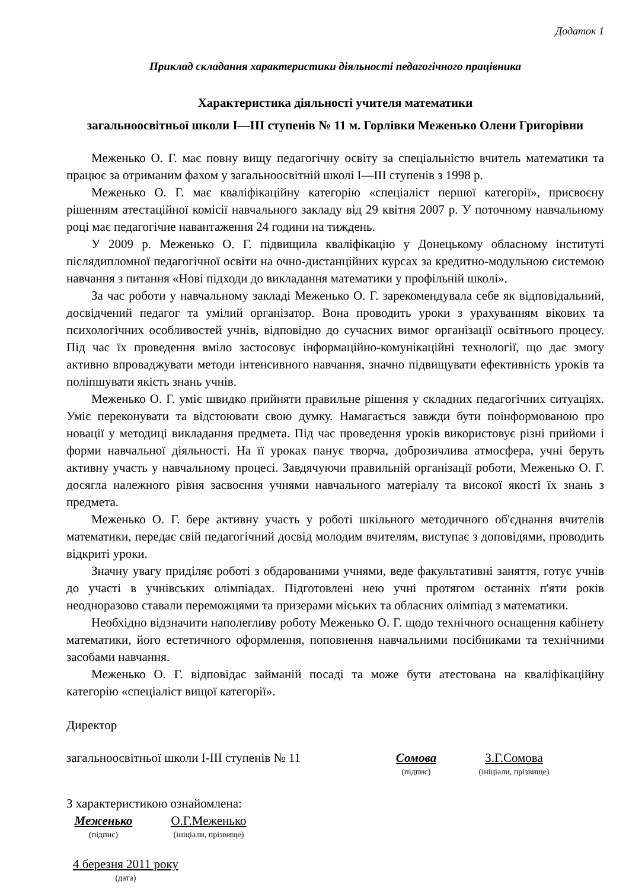Додаток 1
Приклад складання характеристики діяльності педагогічного працівника
Характеристика діяльності учителя математики
загальноосвітньої школи І—ІІІ ступенів № 11 м. Горлівки Меженько Олени Григорівни
Меженько О. Г. має повну вищу педагогічну освіту за спеціальністю вчитель математики та працює за отриманим фахом у загальноосвітній школі І—ІІІ ступенів з 1998 р.
Меженько О. Г. має кваліфікаційну категорію «спеціаліст першої категорії», присвоєну рішенням атестаційної комісії навчального закладу від 29 квітня 2007 р. У поточному навчальному році має педагогічне навантаження 24 години на тиждень.
У 2009 р. Меженько О. Г. підвищила кваліфікацію у Донецькому обласному інституті післядипломної педагогічної освіти на очно-дистанційних курсах за кредитно-модульною системою навчання з питання «Нові підходи до викладання математики у профільній школі».
За час роботи у навчальному закладі Меженько О. Г. зарекомендувала себе як відповідальний, досвідчений педагог та умілий організатор. Вона проводить уроки з урахуванням вікових та психологічних особливостей учнів, відповідно до сучасних вимог організації освітнього процесу. Під час їх проведення вміло застосовує інформаційно-комунікаційні технології, що дає змогу активно впроваджувати методи інтенсивного навчання, значно підвищувати ефективність уроків та поліпшувати якість знань учнів.
Меженько О. Г. уміє швидко прийняти правильне рішення у складних педагогічних ситуаціях. Уміє переконувати та відстоювати свою думку. Намагається завжди бути поінформованою про новації у методиці викладання предмета. Під час проведення уроків використовує різні прийоми і форми навчальної діяльності. На її уроках панує творча, доброзичлива атмосфера, учні беруть активну участь у навчальному процесі. Завдячуючи правильній організації роботи, Меженько О. Г. досягла належного рівня засвоєння учнями навчального матеріалу та високої якості їх знань з предмета.
Меженько О. Г. бере активну участь у роботі шкільного методичного об'єднання вчителів математики, передає свій педагогічний досвід молодим вчителям, виступає з доповідями, проводить відкриті уроки.
Значну увагу приділяє роботі з обдарованими учнями, веде факультативні заняття, готує учнів до участі в учнівських олімпіадах. Підготовлені нею учні протягом останніх п'яти років неодноразово ставали переможцями та призерами міських та обласних олімпіад з математики.
Необхідно відзначити наполегливу роботу Меженько О. Г. щодо технічного оснащення кабінету математики, його естетичного оформлення, поповнення навчальними посібниками та технічними засобами навчання.
Меженько О. Г. відповідає займаній посаді та може бути атестована на кваліфікаційну категорію «спеціаліст вищої категорії».
Директор
загальноосвітньої школи І-ІІІ ступенів № 11
Сомова
(підпис)
З.Г.Сомова
(ініціали, прізвище)
З характеристикою ознайомлена:
Меженько
(підпис)
О.Г.Меженько
(ініціали, прізвище)
4 березня 2011 року
(дата)